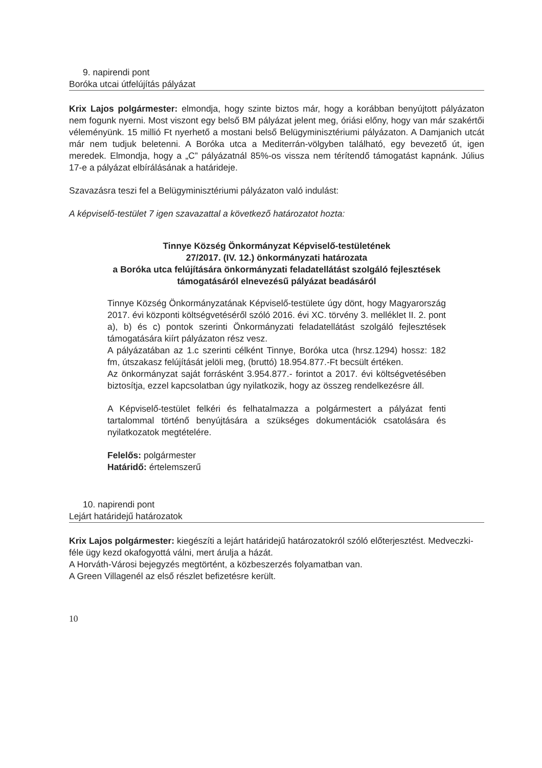9. napirendi pont
Boróka utcai útfelújítás pályázat
Krix Lajos polgármester: elmondja, hogy szinte biztos már, hogy a korábban benyújtott pályázaton nem fogunk nyerni. Most viszont egy belső BM pályázat jelent meg, óriási előny, hogy van már szakértői véleményünk. 15 millió Ft nyerhető a mostani belső Belügyminisztériumi pályázaton. A Damjanich utcát már nem tudjuk beletenni. A Boróka utca a Mediterrán-völgyben található, egy bevezető út, igen meredek. Elmondja, hogy a „C” pályázatnál 85%-os vissza nem térítendő támogatást kapnánk. Július 17-e a pályázat elbírálásának a határideje.
Szavazásra teszi fel a Belügyminisztériumi pályázaton való indulást:
A képviselő-testület 7 igen szavazattal a következő határozatot hozta:
Tinnye Község Önkormányzat Képviselő-testületének
27/2017. (IV. 12.) önkormányzati határozata
a Boróka utca felújítására önkormányzati feladatellátást szolgáló fejlesztések támogatásáról elnevezésű pályázat beadásáról
Tinnye Község Önkormányzatának Képviselő-testülete úgy dönt, hogy Magyarország 2017. évi központi költségvetéséről szóló 2016. évi XC. törvény 3. melléklet II. 2. pont a), b) és c) pontok szerinti Önkormányzati feladatellátást szolgáló fejlesztések támogatására kiírt pályázaton rész vesz.
A pályázatában az 1.c szerinti célként Tinnye, Boróka utca (hrsz.1294) hossz: 182 fm, útszakasz felújítását jelöli meg, (bruttó) 18.954.877.-Ft becsült értéken.
Az önkormányzat saját forrásként 3.954.877.- forintot a 2017. évi költségvetésében biztosítja, ezzel kapcsolatban úgy nyilatkozik, hogy az összeg rendelkezésre áll.
A Képviselő-testület felkéri és felhatalmazza a polgármestert a pályázat fenti tartalommal történő benyújtására a szükséges dokumentációk csatolására és nyilatkozatok megtételére.
Felelős: polgármester
Határidő: értelemszerű
10. napirendi pont
Lejárt határidejű határozatok
Krix Lajos polgármester: kiegészíti a lejárt határidejű határozatokról szóló előterjesztést. Medveczki-féle ügy kezd okafogyottá válni, mert árulja a házát.
A Horváth-Városi bejegyzés megtörtént, a közbeszerzés folyamatban van.
A Green Villagenél az első részlet befizetésre került.
10